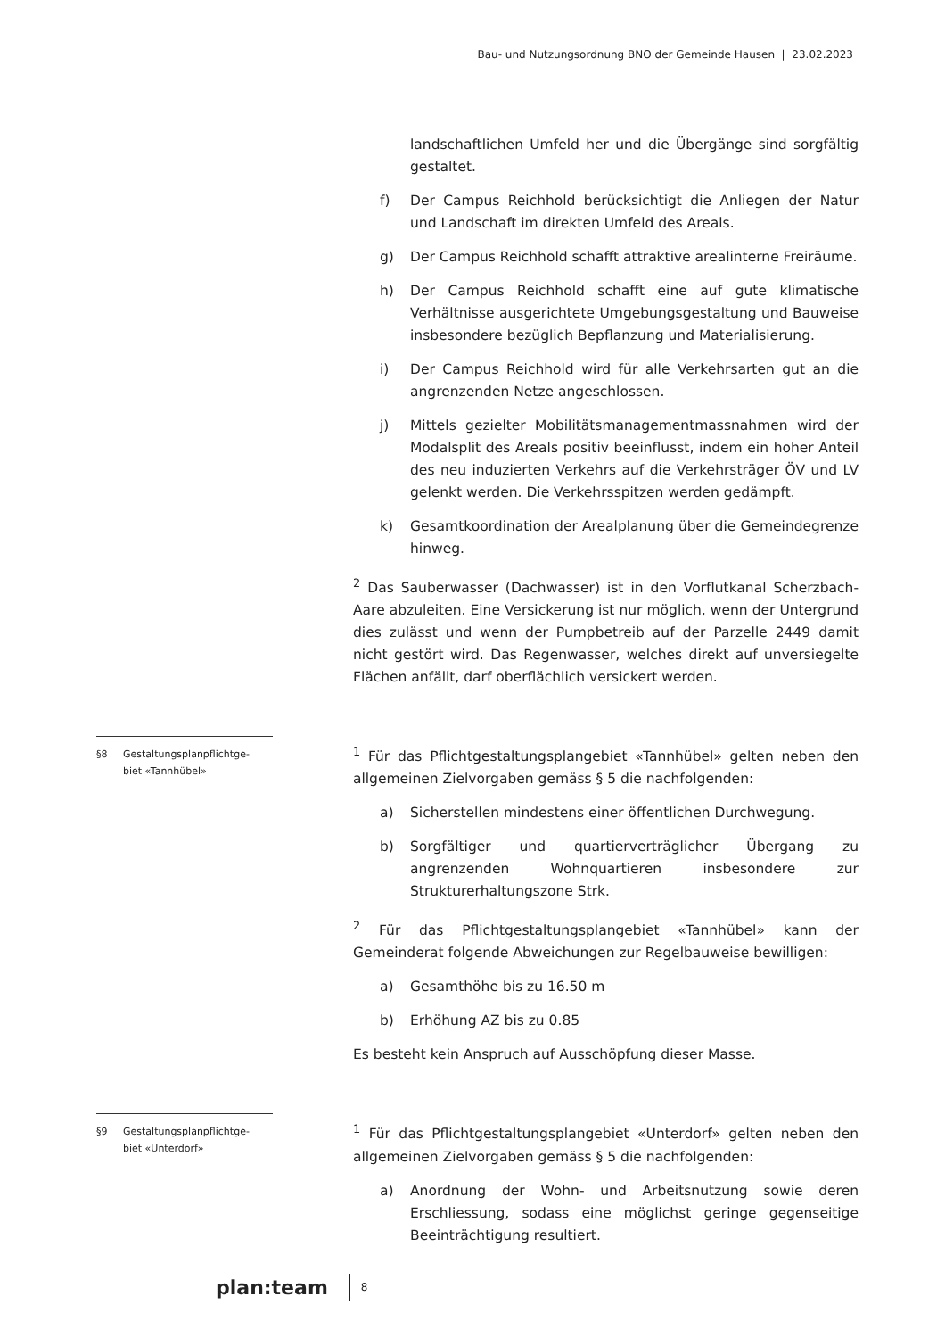Bau- und Nutzungsordnung BNO der Gemeinde Hausen | 23.02.2023
landschaftlichen Umfeld her und die Übergänge sind sorgfältig gestaltet.
f) Der Campus Reichhold berücksichtigt die Anliegen der Natur und Landschaft im direkten Umfeld des Areals.
g) Der Campus Reichhold schafft attraktive arealinterne Freiräume.
h) Der Campus Reichhold schafft eine auf gute klimatische Verhältnisse ausgerichtete Umgebungsgestaltung und Bauweise insbesondere bezüglich Bepflanzung und Materialisierung.
i) Der Campus Reichhold wird für alle Verkehrsarten gut an die angrenzenden Netze angeschlossen.
j) Mittels gezielter Mobilitätsmanagementmassnahmen wird der Modalsplit des Areals positiv beeinflusst, indem ein hoher Anteil des neu induzierten Verkehrs auf die Verkehrsträger ÖV und LV gelenkt werden. Die Verkehrsspitzen werden gedämpft.
k) Gesamtkoordination der Arealplanung über die Gemeindegrenze hinweg.
<sup>2</sup> Das Sauberwasser (Dachwasser) ist in den Vorflutkanal Scherzbach-Aare abzuleiten. Eine Versickerung ist nur möglich, wenn der Untergrund dies zulässt und wenn der Pumpbetreib auf der Parzelle 2449 damit nicht gestört wird. Das Regenwasser, welches direkt auf unversiegelte Flächen anfällt, darf oberflächlich versickert werden.
§8 Gestaltungsplanpflichtge-
biet «Tannhübel»
<sup>1</sup> Für das Pflichtgestaltungsplangebiet «Tannhübel» gelten neben den allgemeinen Zielvorgaben gemäss § 5 die nachfolgenden:
a) Sicherstellen mindestens einer öffentlichen Durchwegung.
b) Sorgfältiger und quartierverträglicher Übergang zu angrenzenden Wohnquartieren insbesondere zur Strukturerhaltungszone Strk.
<sup>2</sup> Für das Pflichtgestaltungsplangebiet «Tannhübel» kann der Gemeinderat folgende Abweichungen zur Regelbauweise bewilligen:
a) Gesamthöhe bis zu 16.50 m
b) Erhöhung AZ bis zu 0.85
Es besteht kein Anspruch auf Ausschöpfung dieser Masse.
§9 Gestaltungsplanpflichtge-
biet «Unterdorf»
<sup>1</sup> Für das Pflichtgestaltungsplangebiet «Unterdorf» gelten neben den allgemeinen Zielvorgaben gemäss § 5 die nachfolgenden:
a) Anordnung der Wohn- und Arbeitsnutzung sowie deren Erschliessung, sodass eine möglichst geringe gegenseitige Beeinträchtigung resultiert.
plan:team
8